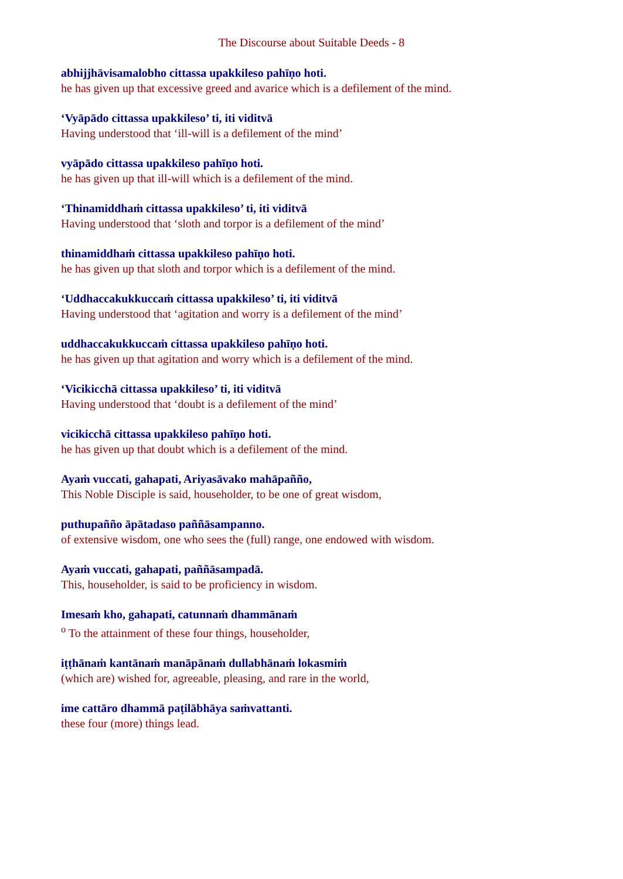The Discourse about Suitable Deeds - 8
abhijjhāvisamalobho cittassa upakkileso pahīṇo hoti.
he has given up that excessive greed and avarice which is a defilement of the mind.
‘Vyāpādo cittassa upakkileso’ ti, iti viditvā
Having understood that ‘ill-will is a defilement of the mind’
vyāpādo cittassa upakkileso pahīṇo hoti.
he has given up that ill-will which is a defilement of the mind.
‘Thinamiddhaṁ cittassa upakkileso’ ti, iti viditvā
Having understood that ‘sloth and torpor is a defilement of the mind’
thinamiddhaṁ cittassa upakkileso pahīṇo hoti.
he has given up that sloth and torpor which is a defilement of the mind.
‘Uddhaccakukkuccaṁ cittassa upakkileso’ ti, iti viditvā
Having understood that ‘agitation and worry is a defilement of the mind’
uddhaccakukkuccaṁ cittassa upakkileso pahīṇo hoti.
he has given up that agitation and worry which is a defilement of the mind.
‘Vicikicchā cittassa upakkileso’ ti, iti viditvā
Having understood that ‘doubt is a defilement of the mind’
vicikicchā cittassa upakkileso pahīṇo hoti.
he has given up that doubt which is a defilement of the mind.
Ayaṁ vuccati, gahapati, Ariyasāvako mahāpañño,
This Noble Disciple is said, householder, to be one of great wisdom,
puthupañño āpātadaso paññāsampanno.
of extensive wisdom, one who sees the (full) range, one endowed with wisdom.
Ayaṁ vuccati, gahapati, paññāsampadā.
This, householder, is said to be proficiency in wisdom.
Imesaṁ kho, gahapati, catunnaṁ dhammānaṁ
<sup>o</sup> To the attainment of these four things, householder,
iṭṭhānaṁ kantānaṁ manāpānaṁ dullabhānaṁ lokasmiṁ
(which are) wished for, agreeable, pleasing, and rare in the world,
ime cattāro dhammā paṭilābhāya saṁvattanti.
these four (more) things lead.